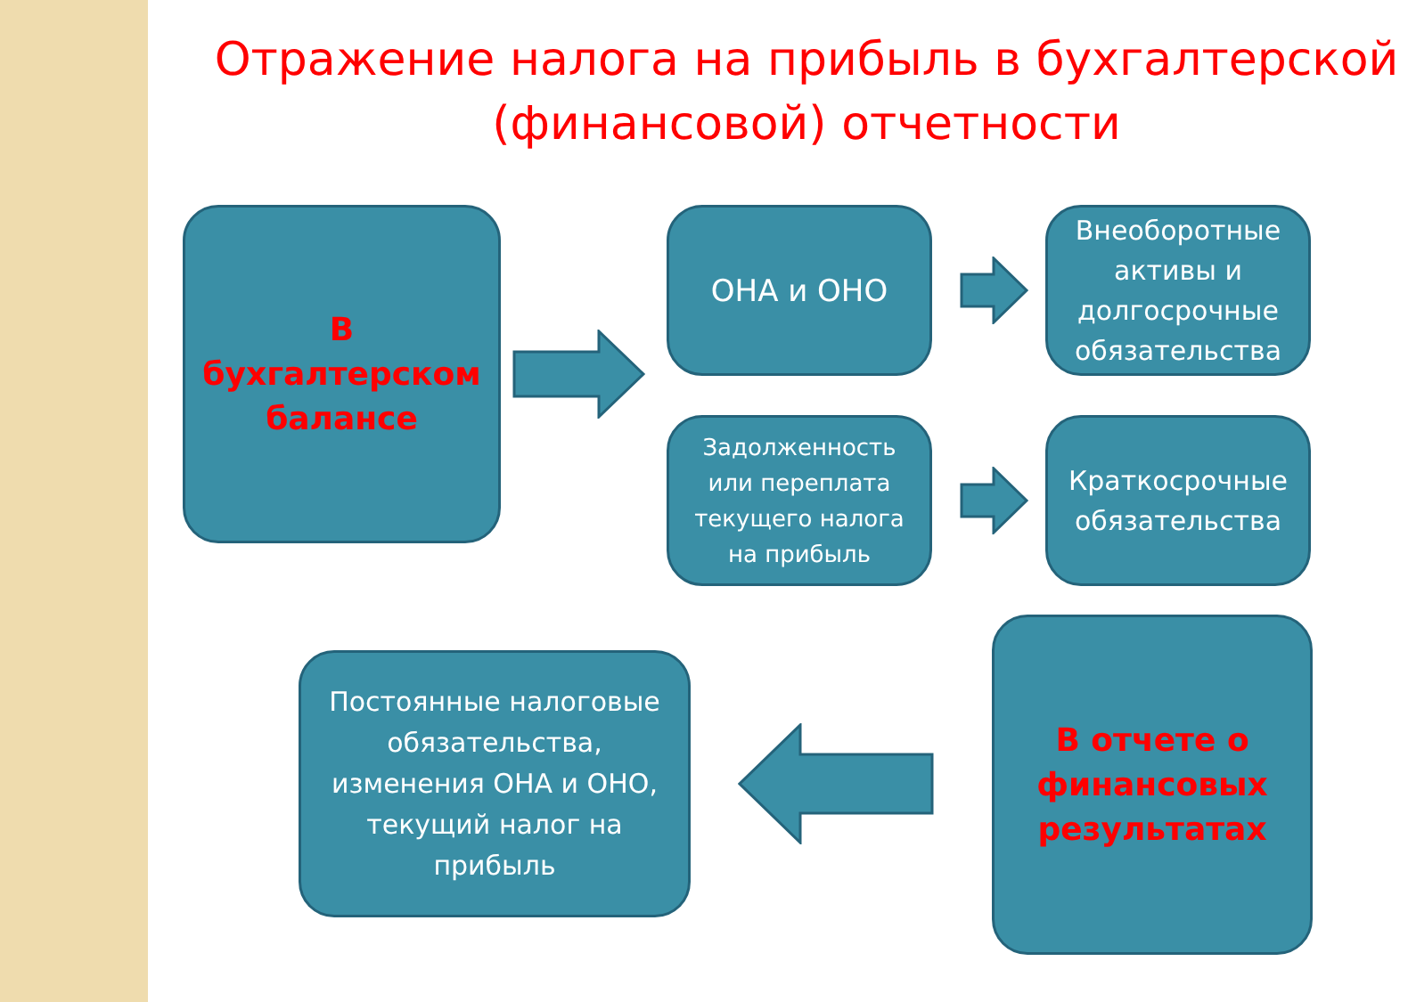Отражение налога на прибыль в бухгалтерской (финансовой) отчетности
В бухгалтерском балансе
ОНА и ОНО
Внеоборотные активы и долгосрочные обязательства
Задолженность или переплата текущего налога на прибыль
Краткосрочные обязательства
Постоянные налоговые обязательства, изменения ОНА и ОНО, текущий налог на прибыль
В отчете о финансовых результатах